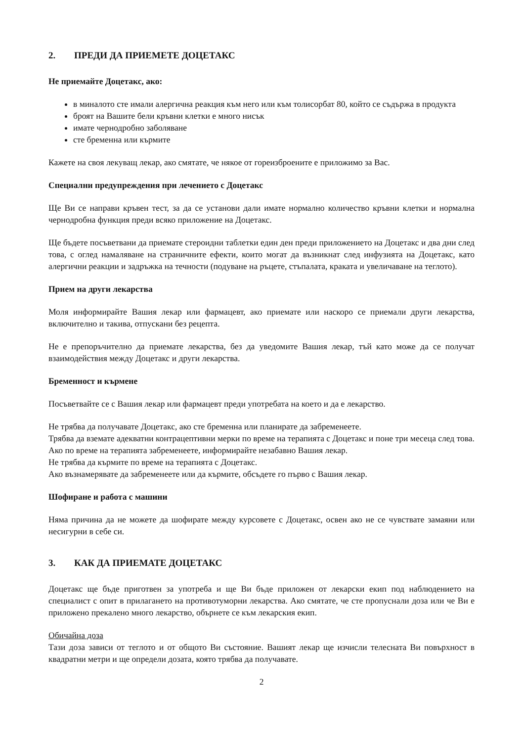2. ПРЕДИ ДА ПРИЕМЕТЕ ДОЦЕТАКС
Не приемайте Доцетакс, ако:
в миналото сте имали алергична реакция към него или към толисорбат 80, който се съдържа в продукта
броят на Вашите бели кръвни клетки е много нисък
имате чернодробно заболяване
сте бременна или кърмите
Кажете на своя лекуващ лекар, ако смятате, че някое от гореизброените е приложимо за Вас.
Специални предупреждения при лечението с Доцетакс
Ще Ви се направи кръвен тест, за да се установи дали имате нормално количество кръвни клетки и нормална чернодробна функция преди всяко приложение на Доцетакс.
Ще бъдете посъветвани да приемате стероидни таблетки един ден преди приложението на Доцетакс и два дни след това, с оглед намаляване на страничните ефекти, които могат да възникнат след инфузията на Доцетакс, като алергични реакции и задръжка на течности (подуване на ръцете, стъпалата, краката и увеличаване на теглото).
Прием на други лекарства
Моля информирайте Вашия лекар или фармацевт, ако приемате или наскоро се приемали други лекарства, включително и такива, отпускани без рецепта.
Не е препоръчително да приемате лекарства, без да уведомите Вашия лекар, тъй като може да се получат взаимодействия между Доцетакс и други лекарства.
Бременност и кърмене
Посъветвайте се с Вашия лекар или фармацевт преди употребата на което и да е лекарство.
Не трябва да получавате Доцетакс, ако сте бременна или планирате да забременеете.
Трябва да вземате адекватни контрацептивни мерки по време на терапията с Доцетакс и поне три месеца след това. Ако по време на терапията забременеете, информирайте незабавно Вашия лекар.
Не трябва да кърмите по време на терапията с Доцетакс.
Ако възнамерявате да забременеете или да кърмите, обсъдете го първо с Вашия лекар.
Шофиране и работа с машини
Няма причина да не можете да шофирате между курсовете с Доцетакс, освен ако не се чувствате замаяни или несигурни в себе си.
3. КАК ДА ПРИЕМАТЕ ДОЦЕТАКС
Доцетакс ще бъде приготвен за употреба и ще Ви бъде приложен от лекарски екип под наблюдението на специалист с опит в прилагането на противотуморни лекарства. Ако смятате, че сте пропуснали доза или че Ви е приложено прекалено много лекарство, обърнете се към лекарския екип.
Обичайна доза
Тази доза зависи от теглото и от общото Ви състояние. Вашият лекар ще изчисли телесната Ви повърхност в квадратни метри и ще определи дозата, която трябва да получавате.
2